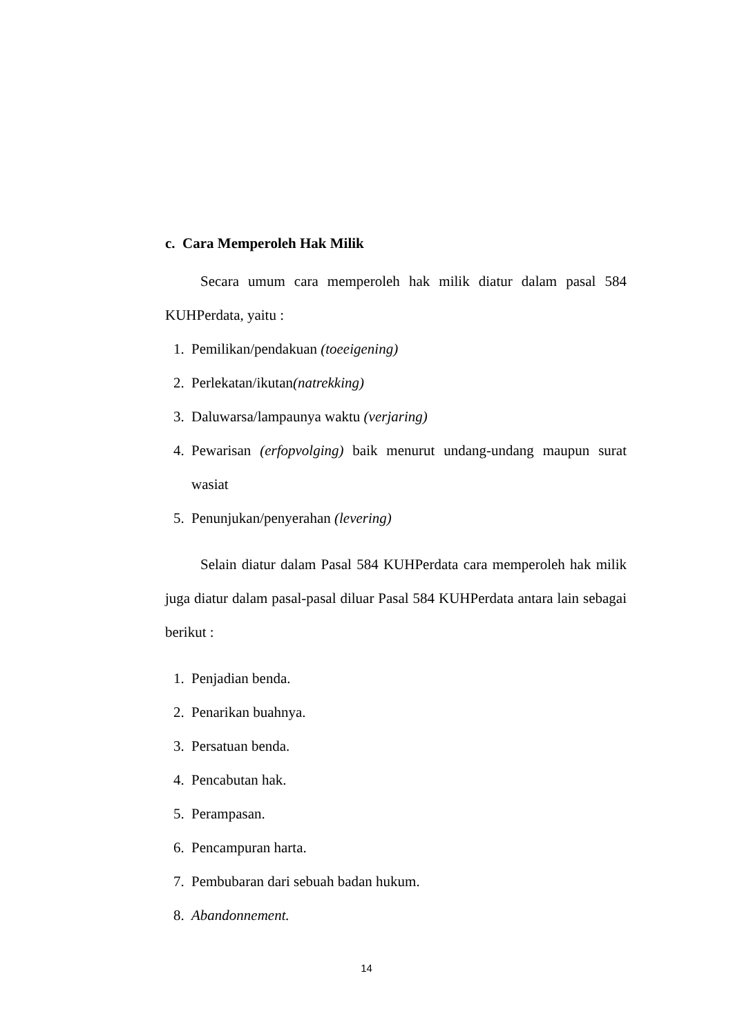c. Cara Memperoleh Hak Milik
Secara umum cara memperoleh hak milik diatur dalam pasal 584 KUHPerdata, yaitu :
1. Pemilikan/pendakuan (toeeigening)
2. Perlekatan/ikutan(natrekking)
3. Daluwarsa/lampaunya waktu (verjaring)
4. Pewarisan (erfopvolging) baik menurut undang-undang maupun surat wasiat
5. Penunjukan/penyerahan (levering)
Selain diatur dalam Pasal 584 KUHPerdata cara memperoleh hak milik juga diatur dalam pasal-pasal diluar Pasal 584 KUHPerdata antara lain sebagai berikut :
1. Penjadian benda.
2. Penarikan buahnya.
3. Persatuan benda.
4. Pencabutan hak.
5. Perampasan.
6. Pencampuran harta.
7. Pembubaran dari sebuah badan hukum.
8. Abandonnement.
14